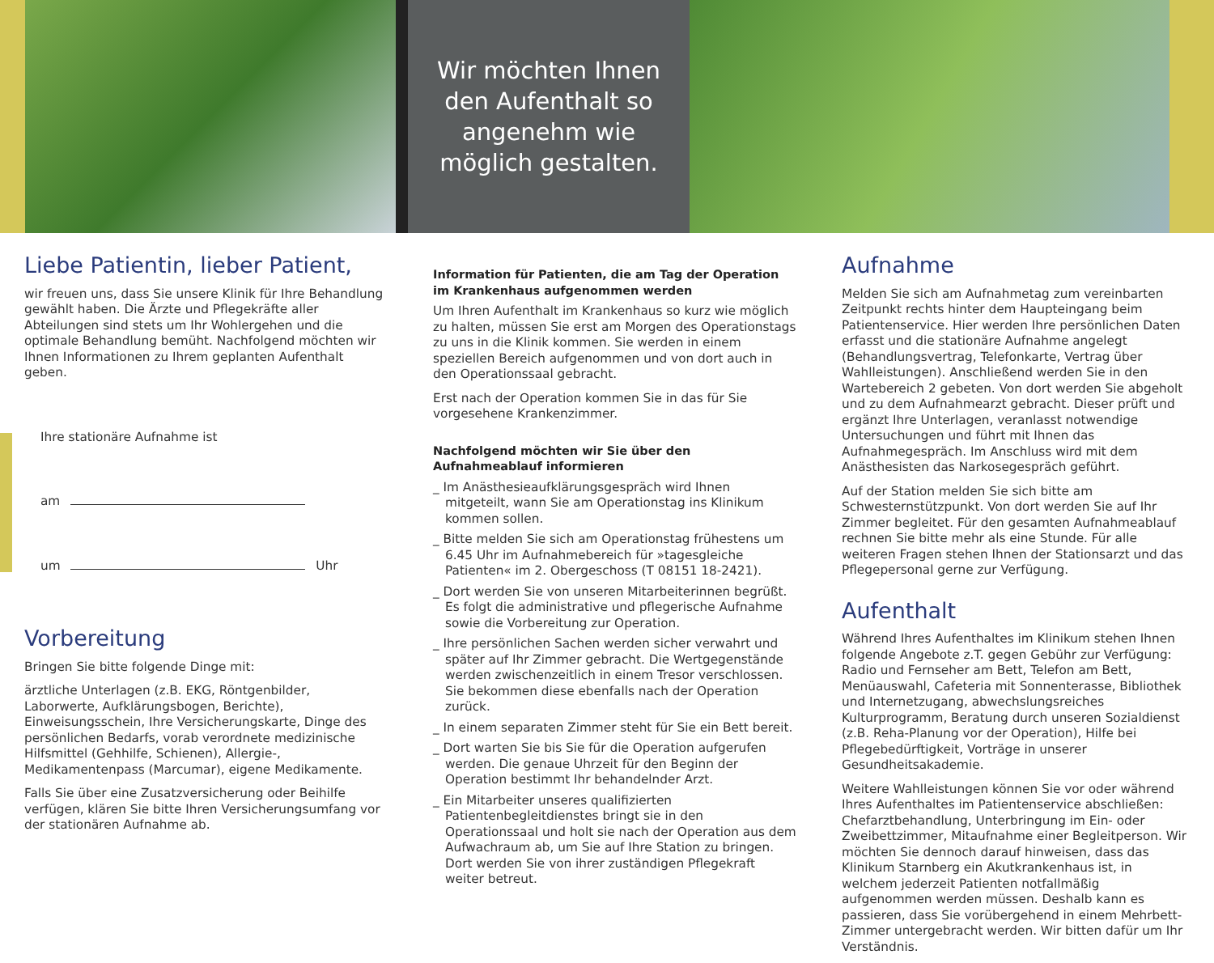Wir möchten Ihnen
den Aufenthalt so
angenehm wie
möglich gestalten.
Liebe Patientin, lieber Patient,
wir freuen uns, dass Sie unsere Klinik für Ihre Behandlung gewählt haben. Die Ärzte und Pflegekräfte aller Abteilungen sind stets um Ihr Wohlergehen und die optimale Behandlung bemüht. Nachfolgend möchten wir Ihnen Informationen zu Ihrem geplanten Aufenthalt geben.
Ihre stationäre Aufnahme ist
am
um Uhr
Vorbereitung
Bringen Sie bitte folgende Dinge mit:
ärztliche Unterlagen (z.B. EKG, Röntgenbilder, Laborwerte, Aufklärungsbogen, Berichte), Einweisungsschein, Ihre Versicherungskarte, Dinge des persönlichen Bedarfs, vorab verordnete medizinische Hilfsmittel (Gehhilfe, Schienen), Allergie-, Medikamentenpass (Marcumar), eigene Medikamente.
Falls Sie über eine Zusatzversicherung oder Beihilfe verfügen, klären Sie bitte Ihren Versicherungsumfang vor der stationären Aufnahme ab.
Information für Patienten, die am Tag der Operation im Krankenhaus aufgenommen werden
Um Ihren Aufenthalt im Krankenhaus so kurz wie möglich zu halten, müssen Sie erst am Morgen des Operationstags zu uns in die Klinik kommen. Sie werden in einem speziellen Bereich aufgenommen und von dort auch in den Operationssaal gebracht.
Erst nach der Operation kommen Sie in das für Sie vorgesehene Krankenzimmer.
Nachfolgend möchten wir Sie über den Aufnahmeablauf informieren
_ Im Anästhesieaufklärungsgespräch wird Ihnen mitgeteilt, wann Sie am Operationstag ins Klinikum kommen sollen.
_ Bitte melden Sie sich am Operationstag frühestens um 6.45 Uhr im Aufnahmebereich für »tagesgleiche Patienten« im 2. Obergeschoss (T 08151 18-2421).
_ Dort werden Sie von unseren Mitarbeiterinnen begrüßt. Es folgt die administrative und pflegerische Aufnahme sowie die Vorbereitung zur Operation.
_ Ihre persönlichen Sachen werden sicher verwahrt und später auf Ihr Zimmer gebracht. Die Wertgegenstände werden zwischenzeitlich in einem Tresor verschlossen. Sie bekommen diese ebenfalls nach der Operation zurück.
_ In einem separaten Zimmer steht für Sie ein Bett bereit.
_ Dort warten Sie bis Sie für die Operation aufgerufen werden. Die genaue Uhrzeit für den Beginn der Operation bestimmt Ihr behandelnder Arzt.
_ Ein Mitarbeiter unseres qualifizierten Patientenbegleitdienstes bringt sie in den Operationssaal und holt sie nach der Operation aus dem Aufwachraum ab, um Sie auf Ihre Station zu bringen. Dort werden Sie von ihrer zuständigen Pflegekraft weiter betreut.
Aufnahme
Melden Sie sich am Aufnahmetag zum vereinbarten Zeitpunkt rechts hinter dem Haupteingang beim Patientenservice. Hier werden Ihre persönlichen Daten erfasst und die stationäre Aufnahme angelegt (Behandlungsvertrag, Telefonkarte, Vertrag über Wahlleistungen). Anschließend werden Sie in den Wartebereich 2 gebeten. Von dort werden Sie abgeholt und zu dem Aufnahmearzt gebracht. Dieser prüft und ergänzt Ihre Unterlagen, veranlasst notwendige Untersuchungen und führt mit Ihnen das Aufnahmegespräch. Im Anschluss wird mit dem Anästhesisten das Narkosegespräch geführt.
Auf der Station melden Sie sich bitte am Schwesternstützpunkt. Von dort werden Sie auf Ihr Zimmer begleitet. Für den gesamten Aufnahmeablauf rechnen Sie bitte mehr als eine Stunde. Für alle weiteren Fragen stehen Ihnen der Stationsarzt und das Pflegepersonal gerne zur Verfügung.
Aufenthalt
Während Ihres Aufenthaltes im Klinikum stehen Ihnen folgende Angebote z.T. gegen Gebühr zur Verfügung: Radio und Fernseher am Bett, Telefon am Bett, Menüauswahl, Cafeteria mit Sonnenterasse, Bibliothek und Internetzugang, abwechslungsreiches Kulturprogramm, Beratung durch unseren Sozialdienst (z.B. Reha-Planung vor der Operation), Hilfe bei Pflegebedürftigkeit, Vorträge in unserer Gesundheitsakademie.
Weitere Wahlleistungen können Sie vor oder während Ihres Aufenthaltes im Patientenservice abschließen: Chefarztbehandlung, Unterbringung im Ein- oder Zweibettzimmer, Mitaufnahme einer Begleitperson. Wir möchten Sie dennoch darauf hinweisen, dass das Klinikum Starnberg ein Akutkrankenhaus ist, in welchem jederzeit Patienten notfallmäßig aufgenommen werden müssen. Deshalb kann es passieren, dass Sie vorübergehend in einem Mehrbett-Zimmer untergebracht werden. Wir bitten dafür um Ihr Verständnis.